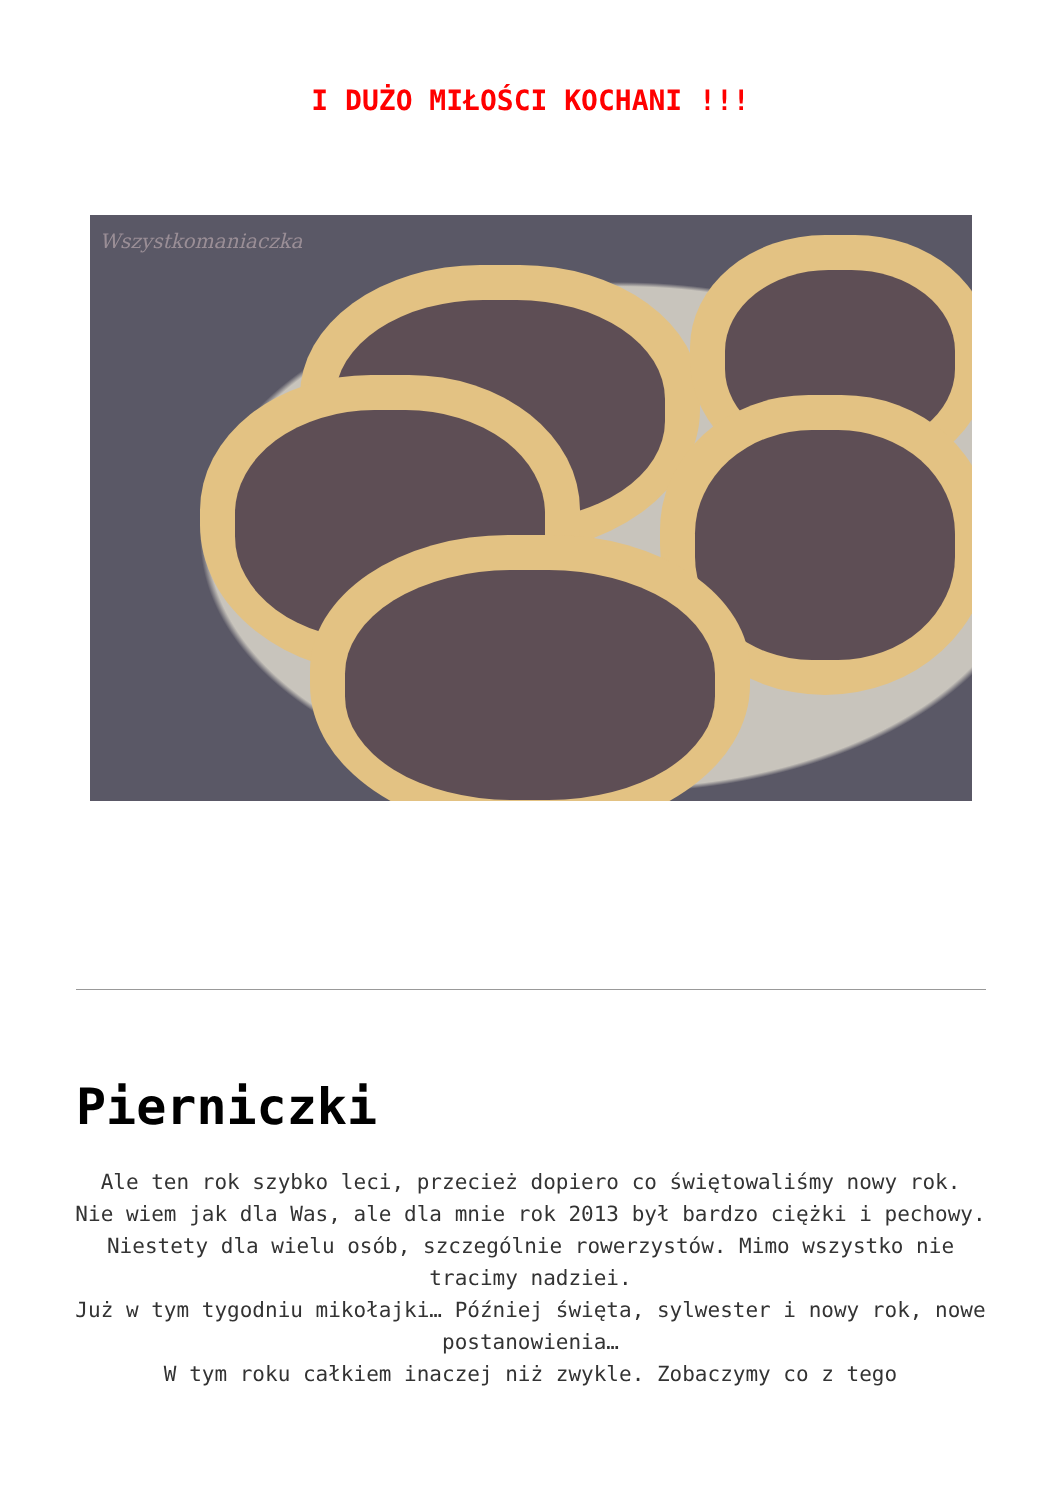I DUŻO MIŁOŚCI KOCHANI !!!
Wszystkomaniaczka
Pierniczki
Ale ten rok szybko leci, przecież dopiero co świętowaliśmy nowy rok.
Nie wiem jak dla Was, ale dla mnie rok 2013 był bardzo ciężki i pechowy. Niestety dla wielu osób, szczególnie rowerzystów. Mimo wszystko nie tracimy nadziei.
Już w tym tygodniu mikołajki… Później święta, sylwester i nowy rok, nowe postanowienia…
W tym roku całkiem inaczej niż zwykle. Zobaczymy co z tego